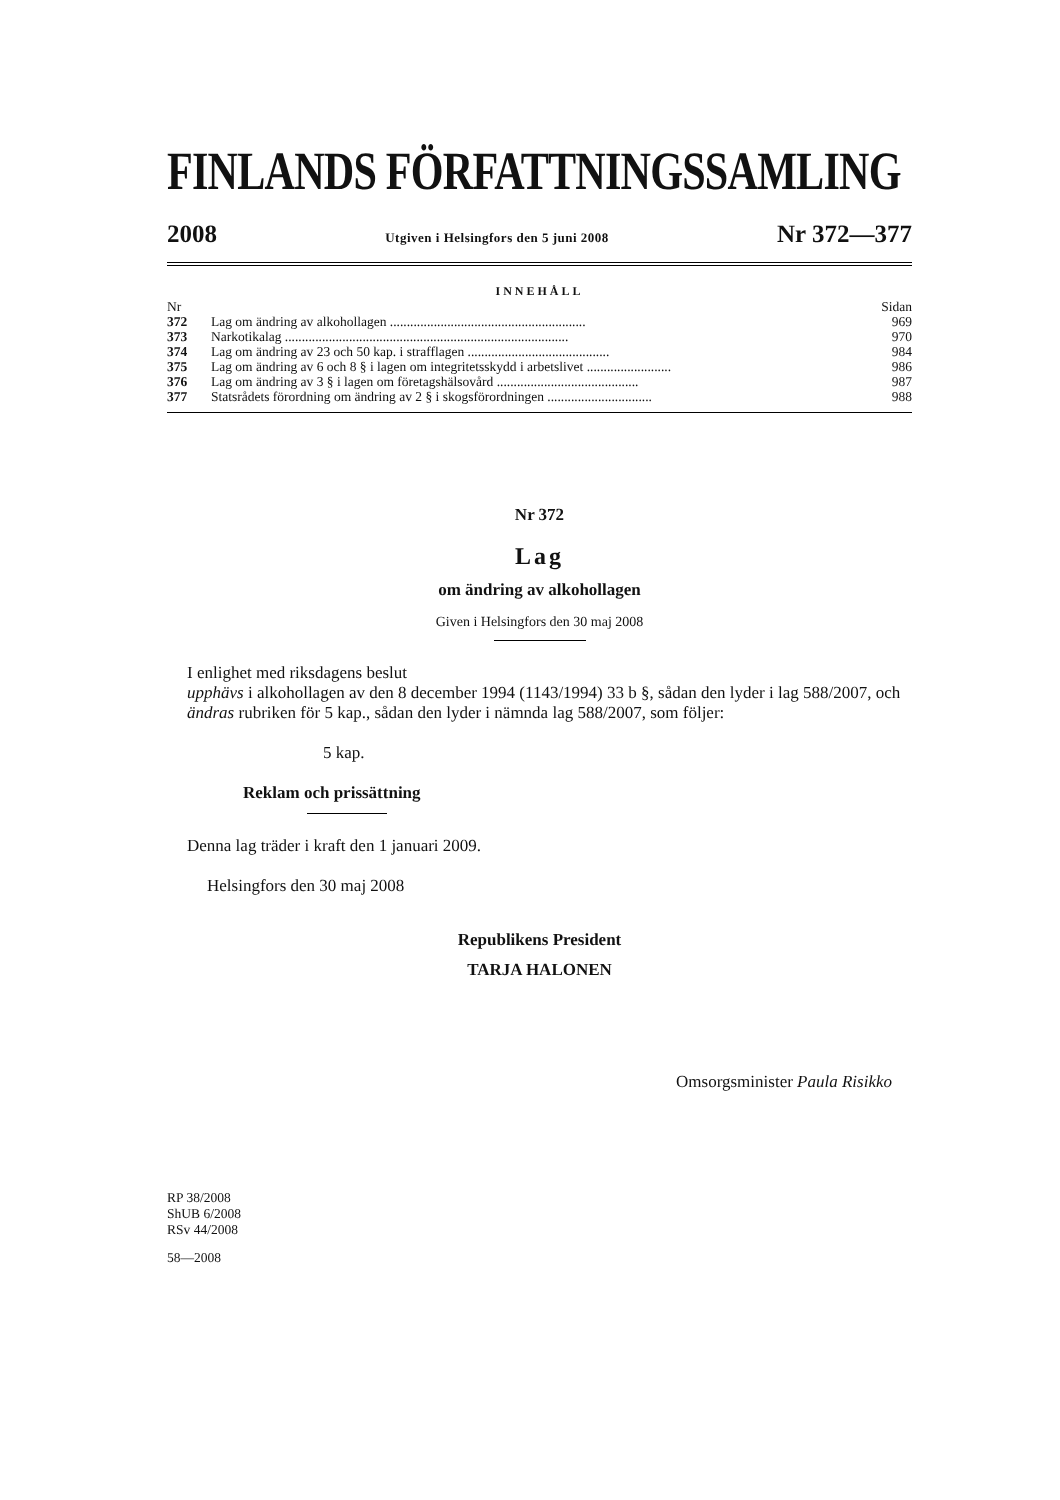FINLANDS FÖRFATTNINGSSAMLING
2008 Utgiven i Helsingfors den 5 juni 2008 Nr 372—377
INNEHÅLL
| Nr | | Sidan |
| 372 | Lag om ändring av alkohollagen .......................................................... | 969 |
| 373 | Narkotikalag .................................................................................... | 970 |
| 374 | Lag om ändring av 23 och 50 kap. i strafflagen .......................................... | 984 |
| 375 | Lag om ändring av 6 och 8 § i lagen om integritetsskydd i arbetslivet ......................... | 986 |
| 376 | Lag om ändring av 3 § i lagen om företagshälsovård .......................................... | 987 |
| 377 | Statsrådets förordning om ändring av 2 § i skogsförordningen ............................... | 988 |
Nr 372
Lag
om ändring av alkohollagen
Given i Helsingfors den 30 maj 2008
I enlighet med riksdagens beslut
upphävs i alkohollagen av den 8 december 1994 (1143/1994) 33 b §, sådan den lyder i lag 588/2007, och
ändras rubriken för 5 kap., sådan den lyder i nämnda lag 588/2007, som följer:
5 kap.
Reklam och prissättning
Denna lag träder i kraft den 1 januari 2009.
Helsingfors den 30 maj 2008
Republikens President
TARJA HALONEN
Omsorgsminister Paula Risikko
RP 38/2008
ShUB 6/2008
RSv 44/2008
58—2008